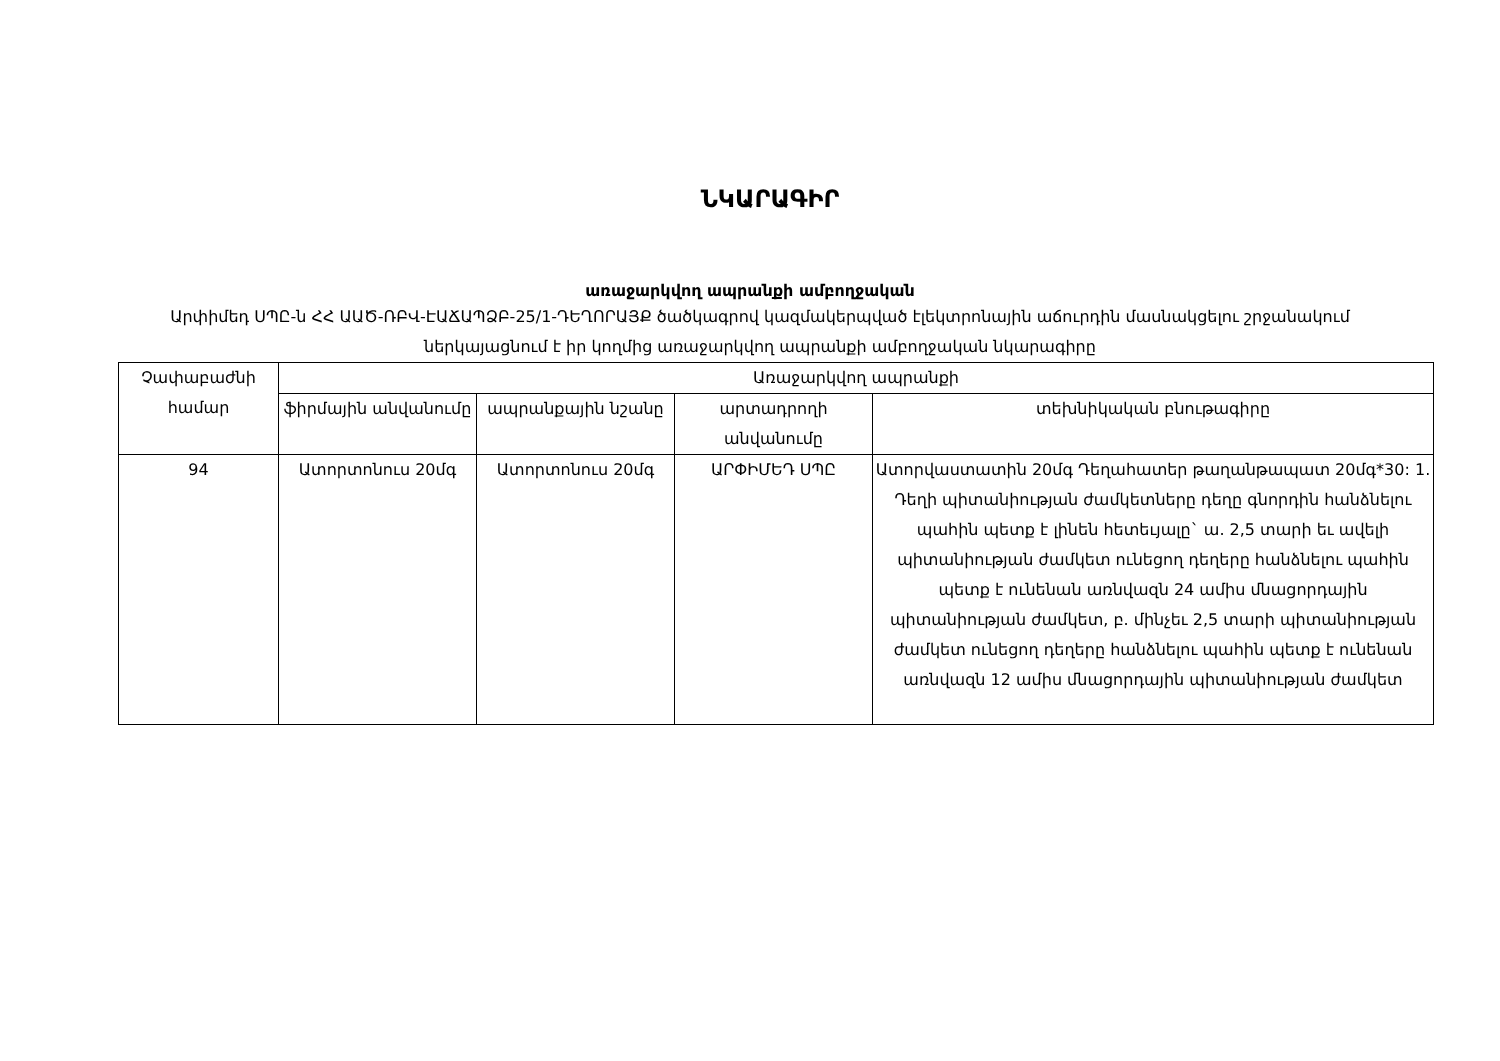ՆԿԱՐԱԳԻՐ
առաջարկվող ապրանքի ամբողջական
Արփիմեդ ՍՊԸ-ն ՀՀ ԱԱԾ-ՌԲՎ-ԷԱՃԱՊՁԲ-25/1-ԴԵՂՈՐԱՅՔ ծածկագրով կազմակերպված էլեկտրոնային աճուրդին մասնակցելու շրջանակում ներկայացնում է իր կողմից առաջարկվող ապրանքի ամբողջական նկարագիրը
| Չափաբաժնի համար | Առաջարկվող ապրանքի | | | |
| --- | --- | --- | --- | --- |
| | ֆիրմային անվանումը | ապրանքային նշանը | արտադրողի անվանումը | տեխնիկական բնութագիրը |
| 94 | Ատորտոնուս 20մգ | Ատորտոնուս 20մգ | ԱՐՓԻՄԵԴ ՍՊԸ | Ատորվաստատին 20մգ Դեղահատեր թաղանթապատ 20մգ*30: 1. Դեղի պիտանիության ժամկետները դեղը գնորդին հանձնելու պահին պետք է լինեն հետեւյալը` ա. 2,5 տարի եւ ավելի պիտանիության ժամկետ ունեցող դեղերը հանձնելու պահին պետք է ունենան առնվազն 24 ամիս մնացորդային պիտանիության ժամկետ, բ. մինչեւ 2,5 տարի պիտանիության ժամկետ ունեցող դեղերը հանձնելու պահին պետք է ունենան առնվազն 12 ամիս մնացորդային պիտանիության ժամկետ |